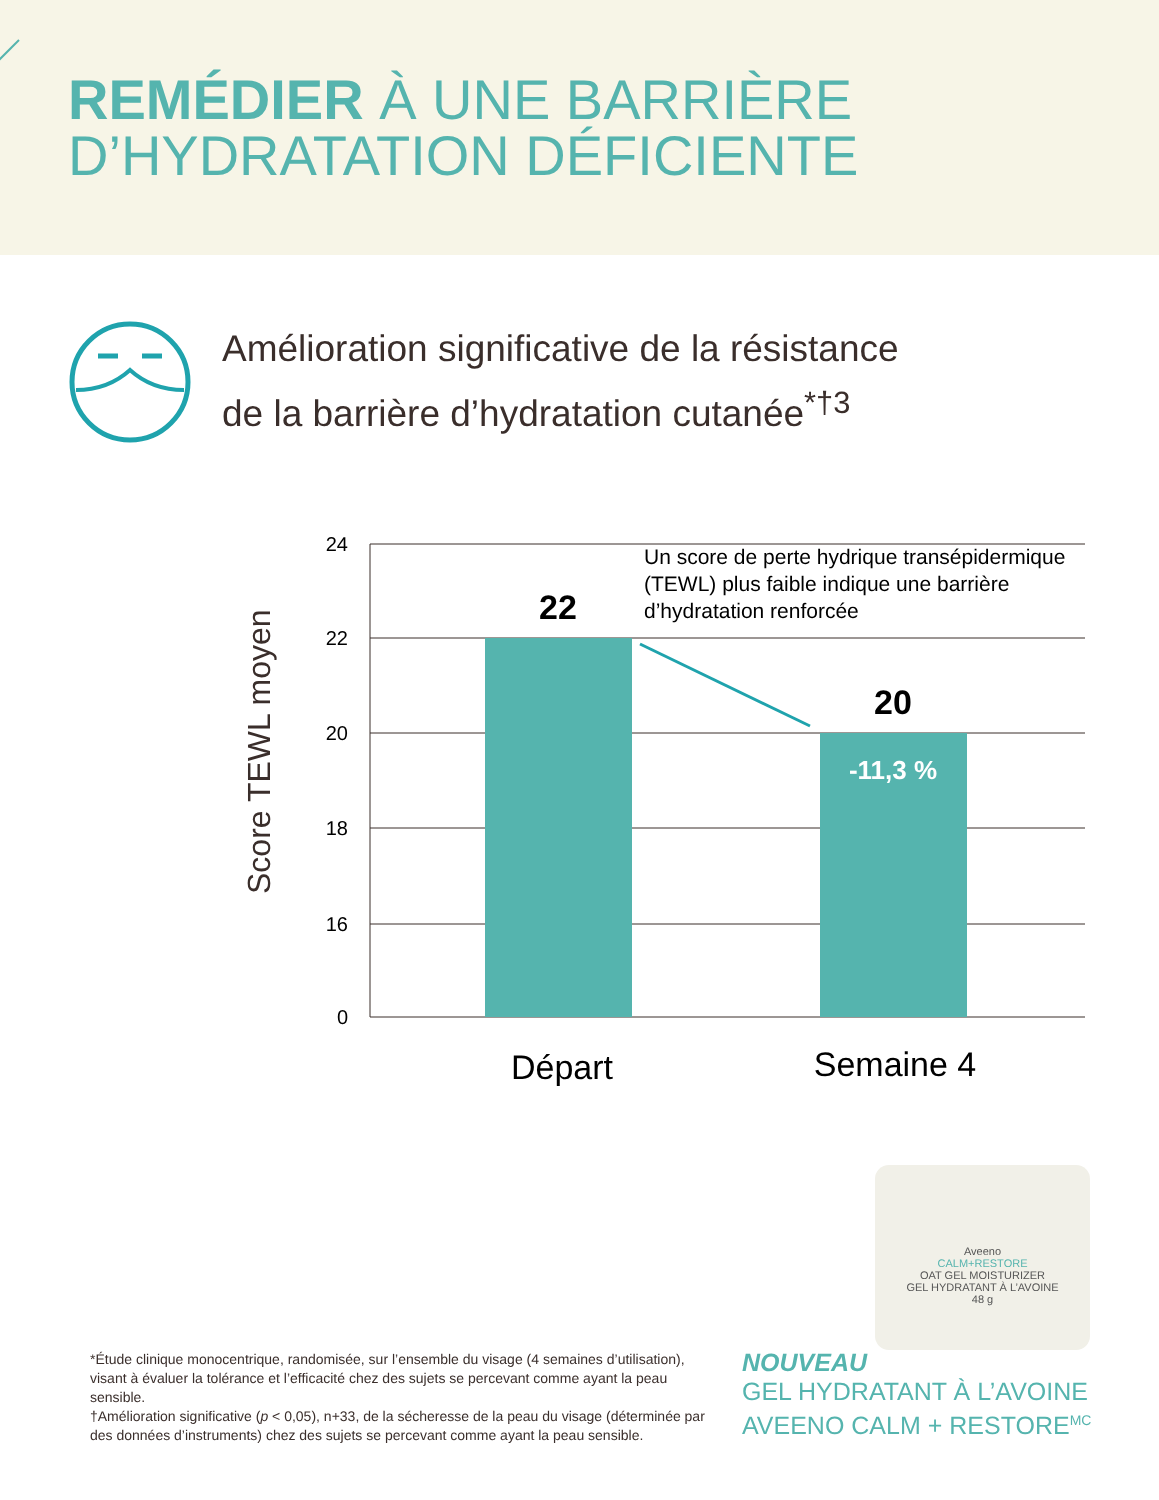REMÉDIER À UNE BARRIÈRE
D’HYDRATATION DÉFICIENTE
Amélioration significative de la résistance
de la barrière d’hydratation cutanée<sup>*†3</sup>
Score TEWL moyen
24
22
20
18
16
0
22
20
-11,3 %
Un score de perte hydrique transépidermique
(TEWL) plus faible indique une barrière
d’hydratation renforcée
Départ
Semaine 4
Aveeno
CALM+RESTORE
OAT GEL MOISTURIZER
GEL HYDRATANT À L’AVOINE
48 g
*Étude clinique monocentrique, randomisée, sur l’ensemble du visage (4 semaines d’utilisation), visant à évaluer la tolérance et l’efficacité chez des sujets se percevant comme ayant la peau sensible.
†Amélioration significative (p < 0,05), n+33, de la sécheresse de la peau du visage (déterminée par des données d’instruments) chez des sujets se percevant comme ayant la peau sensible.
NOUVEAU
GEL HYDRATANT À L’AVOINE
AVEENO CALM + RESTORE<sup>MC</sup>